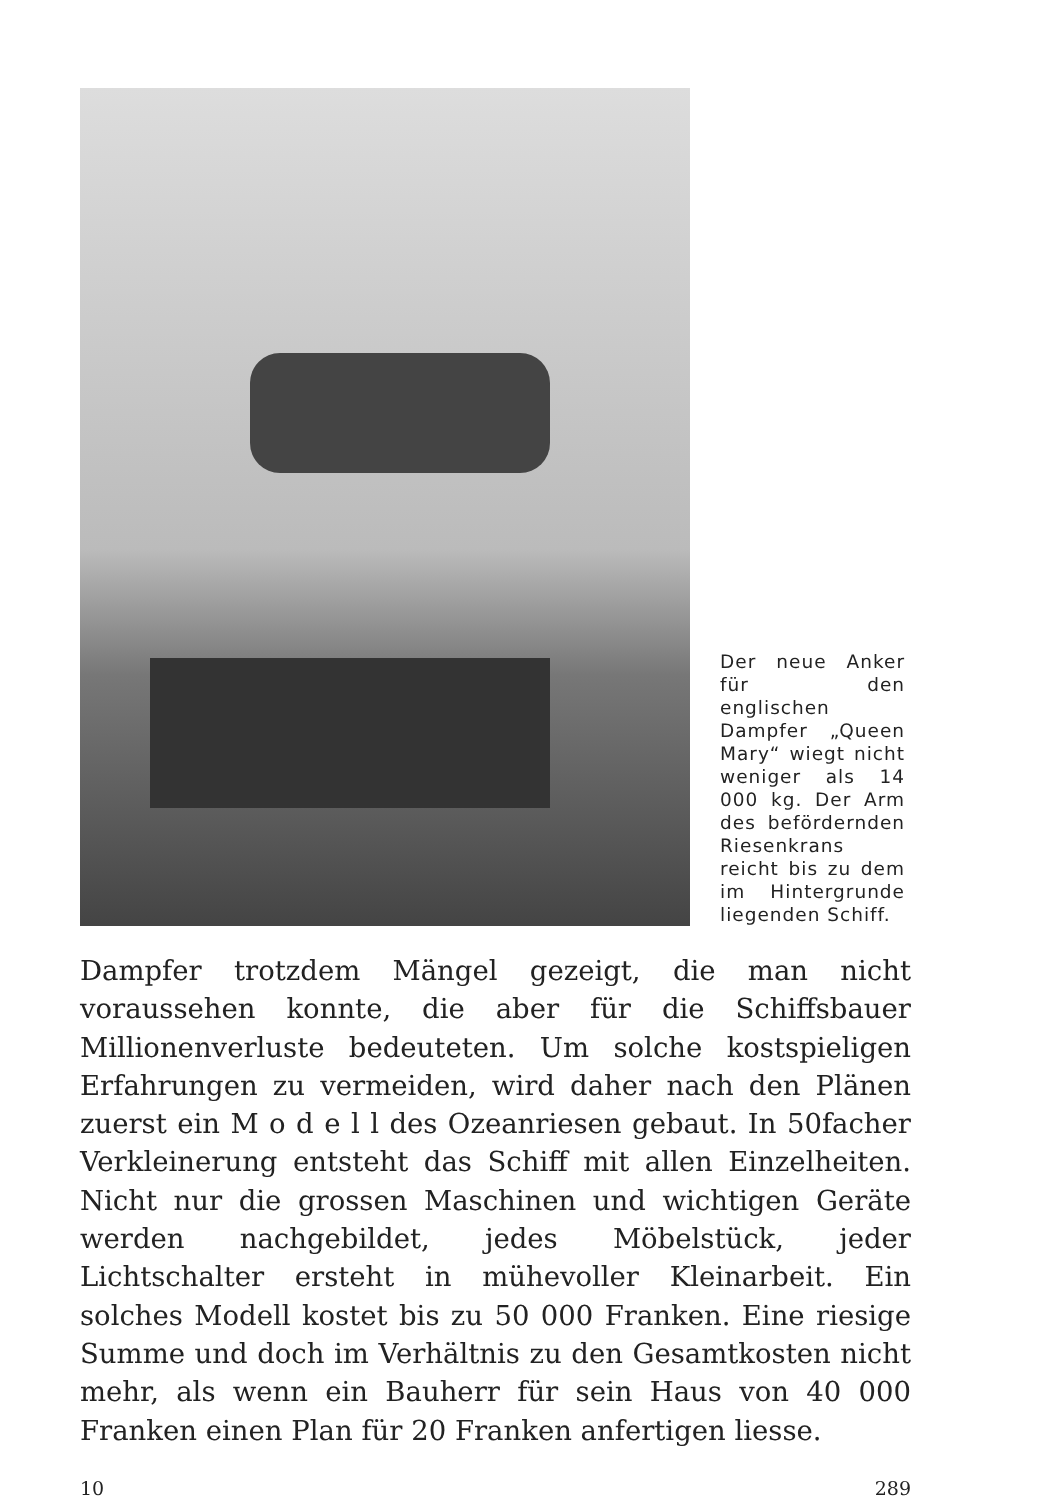Der neue Anker für den englischen Dampfer „Queen Mary“ wiegt nicht weniger als 14 000 kg. Der Arm des befördernden Riesenkrans reicht bis zu dem im Hintergrunde liegenden Schiff.
Dampfer trotzdem Mängel gezeigt, die man nicht voraussehen konnte, die aber für die Schiffsbauer Millionenverluste bedeuteten. Um solche kostspieligen Erfahrungen zu vermeiden, wird daher nach den Plänen zuerst ein M o d e l l des Ozeanriesen gebaut. In 50facher Verkleinerung entsteht das Schiff mit allen Einzelheiten. Nicht nur die grossen Maschinen und wichtigen Geräte werden nachgebildet, jedes Möbelstück, jeder Lichtschalter ersteht in mühevoller Kleinarbeit. Ein solches Modell kostet bis zu 50 000 Franken. Eine riesige Summe und doch im Verhältnis zu den Gesamtkosten nicht mehr, als wenn ein Bauherr für sein Haus von 40 000 Franken einen Plan für 20 Franken anfertigen liesse.
10 289